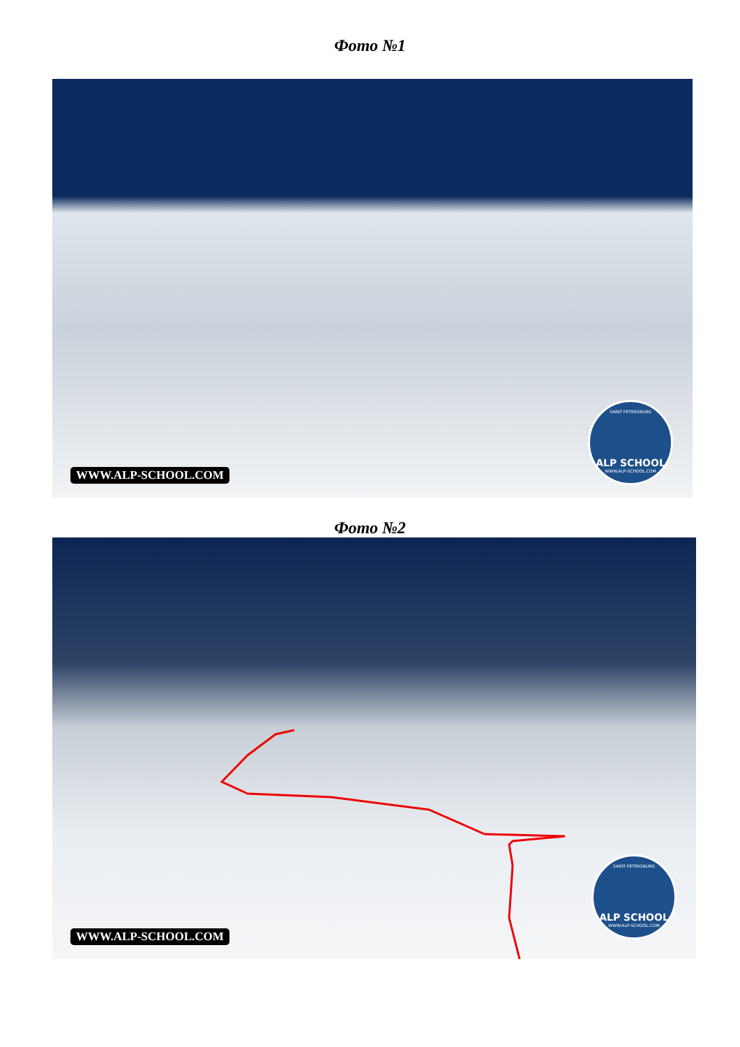Фото №1
SAINT PETERSBURG
ALP SCHOOL
WWW.ALP-SCHOOL.COM
WWW.ALP-SCHOOL.COM
Фото №2
SAINT PETERSBURG
ALP SCHOOL
WWW.ALP-SCHOOL.COM
WWW.ALP-SCHOOL.COM